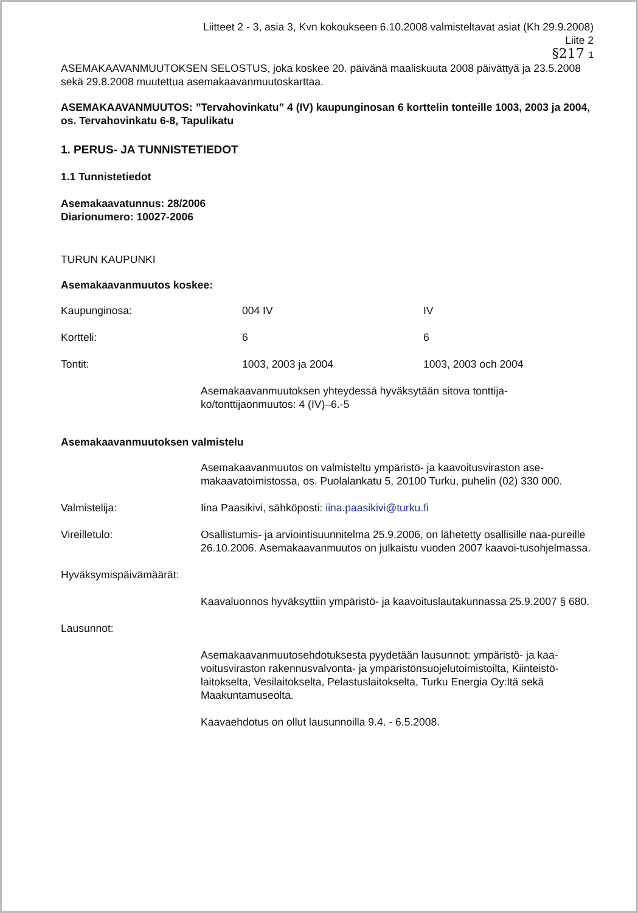Liitteet 2 - 3, asia 3, Kvn kokoukseen 6.10.2008 valmisteltavat asiat (Kh 29.9.2008)
Liite 2
§217 1
ASEMAKAAVANMUUTOKSEN SELOSTUS, joka koskee 20. päivänä maaliskuuta 2008 päivättyä ja 23.5.2008 sekä 29.8.2008 muutettua asemakaavanmuutoskarttaa.
ASEMAKAAVANMUUTOS: ”Tervahovinkatu” 4 (IV) kaupunginosan 6 korttelin tonteille 1003, 2003 ja 2004, os. Tervahovinkatu 6-8, Tapulikatu
1. PERUS- JA TUNNISTETIEDOT
1.1 Tunnistetiedot
Asemakaavatunnus: 28/2006
Diarionumero: 10027-2006
TURUN KAUPUNKI
Asemakaavanmuutos koskee:
| Kaupunginosa: | 004 IV | IV |
| Kortteli: | 6 | 6 |
| Tontit: | 1003, 2003 ja 2004 | 1003, 2003 och 2004 |
| | Asemakaavanmuutoksen yhteydessä hyväksytään sitova tonttija-ko/tonttijaonmuutos: 4 (IV)–6.-5 |
Asemakaavanmuutoksen valmistelu
| | Asemakaavanmuutos on valmisteltu ympäristö- ja kaavoitusviraston ase-makaavatoimistossa, os. Puolalankatu 5, 20100 Turku, puhelin (02) 330 000. |
| Valmistelija: | Iina Paasikivi, sähköposti: iina.paasikivi@turku.fi |
| Vireilletulo: | Osallistumis- ja arviointisuunnitelma 25.9.2006, on lähetetty osallisille naa-pureille 26.10.2006. Asemakaavanmuutos on julkaistu vuoden 2007 kaavoi-tusohjelmassa. |
| Hyväksymispäivämäärät: | |
| | Kaavaluonnos hyväksyttiin ympäristö- ja kaavoituslautakunnassa 25.9.2007 § 680. |
| Lausunnot: | |
| | Asemakaavanmuutosehdotuksesta pyydetään lausunnot: ympäristö- ja kaa-voitusviraston rakennusvalvonta- ja ympäristönsuojelutoimistoilta, Kiinteistö-laitokselta, Vesilaitokselta, Pelastuslaitokselta, Turku Energia Oy:ltä sekä Maakuntamuseolta. |
| | Kaavaehdotus on ollut lausunnoilla 9.4. - 6.5.2008. |